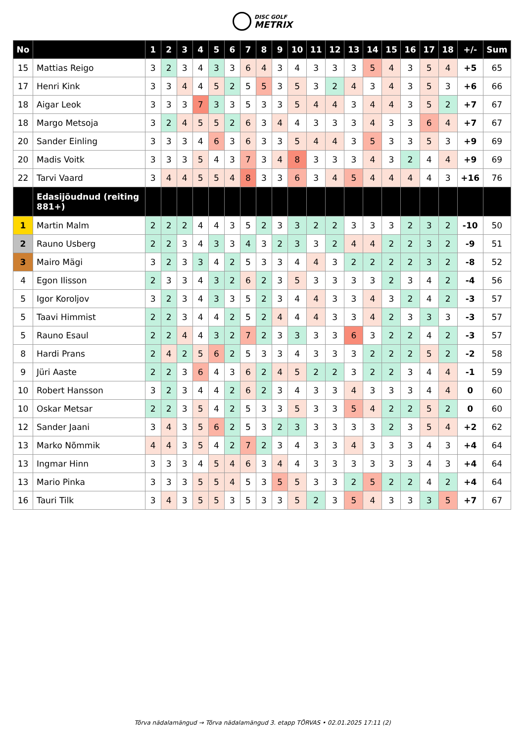DISC GOLF METRIX
| No | | 1 | 2 | 3 | 4 | 5 | 6 | 7 | 8 | 9 | 10 | 11 | 12 | 13 | 14 | 15 | 16 | 17 | 18 | +/- | Sum |
| --- | --- | --- | --- | --- | --- | --- | --- | --- | --- | --- | --- | --- | --- | --- | --- | --- | --- | --- | --- | --- | --- |
| 15 | Mattias Reigo | 3 | 2 | 3 | 4 | 3 | 3 | 6 | 4 | 3 | 4 | 3 | 3 | 3 | 5 | 4 | 3 | 5 | 4 | +5 | 65 |
| 17 | Henri Kink | 3 | 3 | 4 | 4 | 5 | 2 | 5 | 5 | 3 | 5 | 3 | 2 | 4 | 3 | 4 | 3 | 5 | 3 | +6 | 66 |
| 18 | Aigar Leok | 3 | 3 | 3 | 7 | 3 | 3 | 5 | 3 | 3 | 5 | 4 | 4 | 3 | 4 | 4 | 3 | 5 | 2 | +7 | 67 |
| 18 | Margo Metsoja | 3 | 2 | 4 | 5 | 5 | 2 | 6 | 3 | 4 | 4 | 3 | 3 | 3 | 4 | 3 | 3 | 6 | 4 | +7 | 67 |
| 20 | Sander Einling | 3 | 3 | 3 | 4 | 6 | 3 | 6 | 3 | 3 | 5 | 4 | 4 | 3 | 5 | 3 | 3 | 5 | 3 | +9 | 69 |
| 20 | Madis Voitk | 3 | 3 | 3 | 5 | 4 | 3 | 7 | 3 | 4 | 8 | 3 | 3 | 3 | 4 | 3 | 2 | 4 | 4 | +9 | 69 |
| 22 | Tarvi Vaard | 3 | 4 | 4 | 5 | 5 | 4 | 8 | 3 | 3 | 6 | 3 | 4 | 5 | 4 | 4 | 4 | 4 | 3 | +16 | 76 |
| | Edasijõudnud (reiting 881+) | | | | | | | | | | | | | | | | | | | | |
| 1 | Martin Malm | 2 | 2 | 2 | 4 | 4 | 3 | 5 | 2 | 3 | 3 | 2 | 2 | 3 | 3 | 3 | 2 | 3 | 2 | -10 | 50 |
| 2 | Rauno Usberg | 2 | 2 | 3 | 4 | 3 | 3 | 4 | 3 | 2 | 3 | 3 | 2 | 4 | 4 | 2 | 2 | 3 | 2 | -9 | 51 |
| 3 | Mairo Mägi | 3 | 2 | 3 | 3 | 4 | 2 | 5 | 3 | 3 | 4 | 4 | 3 | 2 | 2 | 2 | 2 | 3 | 2 | -8 | 52 |
| 4 | Egon Ilisson | 2 | 3 | 3 | 4 | 3 | 2 | 6 | 2 | 3 | 5 | 3 | 3 | 3 | 3 | 2 | 3 | 4 | 2 | -4 | 56 |
| 5 | Igor Koroljov | 3 | 2 | 3 | 4 | 3 | 3 | 5 | 2 | 3 | 4 | 4 | 3 | 3 | 4 | 3 | 2 | 4 | 2 | -3 | 57 |
| 5 | Taavi Himmist | 2 | 2 | 3 | 4 | 4 | 2 | 5 | 2 | 4 | 4 | 4 | 3 | 3 | 4 | 2 | 3 | 3 | 3 | -3 | 57 |
| 5 | Rauno Esaul | 2 | 2 | 4 | 4 | 3 | 2 | 7 | 2 | 3 | 3 | 3 | 3 | 6 | 3 | 2 | 2 | 4 | 2 | -3 | 57 |
| 8 | Hardi Prans | 2 | 4 | 2 | 5 | 6 | 2 | 5 | 3 | 3 | 4 | 3 | 3 | 3 | 2 | 2 | 2 | 5 | 2 | -2 | 58 |
| 9 | Jüri Aaste | 2 | 2 | 3 | 6 | 4 | 3 | 6 | 2 | 4 | 5 | 2 | 2 | 3 | 2 | 2 | 3 | 4 | 4 | -1 | 59 |
| 10 | Robert Hansson | 3 | 2 | 3 | 4 | 4 | 2 | 6 | 2 | 3 | 4 | 3 | 3 | 4 | 3 | 3 | 3 | 4 | 4 | 0 | 60 |
| 10 | Oskar Metsar | 2 | 2 | 3 | 5 | 4 | 2 | 5 | 3 | 3 | 5 | 3 | 3 | 5 | 4 | 2 | 2 | 5 | 2 | 0 | 60 |
| 12 | Sander Jaani | 3 | 4 | 3 | 5 | 6 | 2 | 5 | 3 | 2 | 3 | 3 | 3 | 3 | 3 | 2 | 3 | 5 | 4 | +2 | 62 |
| 13 | Marko Nõmmik | 4 | 4 | 3 | 5 | 4 | 2 | 7 | 2 | 3 | 4 | 3 | 3 | 4 | 3 | 3 | 3 | 4 | 3 | +4 | 64 |
| 13 | Ingmar Hinn | 3 | 3 | 3 | 4 | 5 | 4 | 6 | 3 | 4 | 4 | 3 | 3 | 3 | 3 | 3 | 3 | 4 | 3 | +4 | 64 |
| 13 | Mario Pinka | 3 | 3 | 3 | 5 | 5 | 4 | 5 | 3 | 5 | 5 | 3 | 3 | 2 | 5 | 2 | 2 | 4 | 2 | +4 | 64 |
| 16 | Tauri Tilk | 3 | 4 | 3 | 5 | 5 | 3 | 5 | 3 | 3 | 5 | 2 | 3 | 5 | 4 | 3 | 3 | 3 | 5 | +7 | 67 |
Tõrva nädalamängud → Tõrva nädalamängud 3. etapp TÕRVAS • 02.01.2025 17:11 (2)